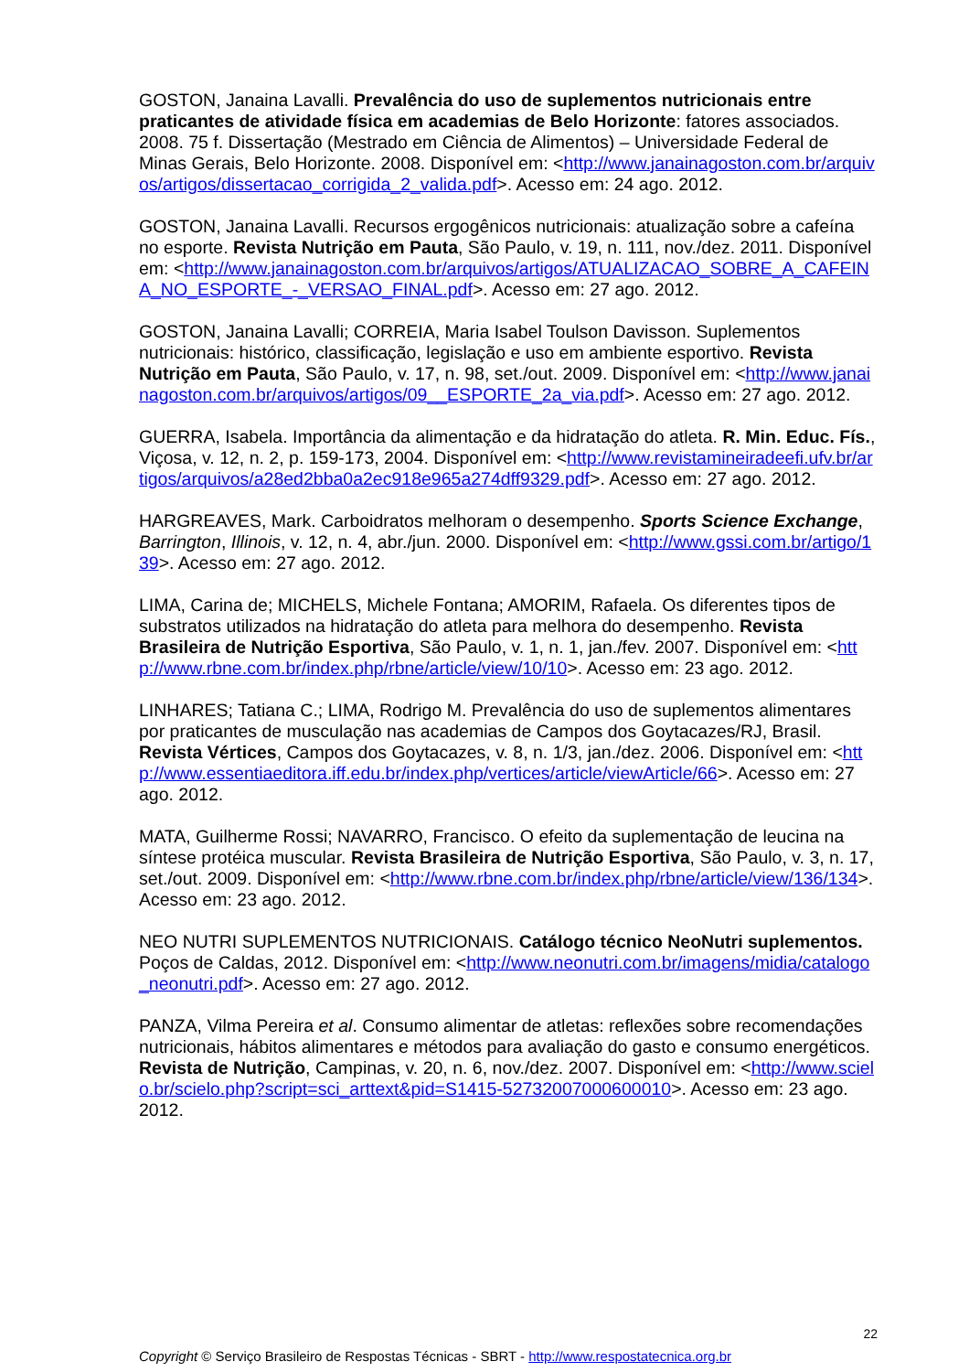GOSTON, Janaina Lavalli. Prevalência do uso de suplementos nutricionais entre praticantes de atividade física em academias de Belo Horizonte: fatores associados. 2008. 75 f. Dissertação (Mestrado em Ciência de Alimentos) – Universidade Federal de Minas Gerais, Belo Horizonte. 2008. Disponível em: <http://www.janainagoston.com.br/arquivos/artigos/dissertacao_corrigida_2_valida.pdf>. Acesso em: 24 ago. 2012.
GOSTON, Janaina Lavalli. Recursos ergogênicos nutricionais: atualização sobre a cafeína no esporte. Revista Nutrição em Pauta, São Paulo, v. 19, n. 111, nov./dez. 2011. Disponível em: <http://www.janainagoston.com.br/arquivos/artigos/ATUALIZACAO_SOBRE_A_CAFEINA_NO_ESPORTE_-_VERSAO_FINAL.pdf>. Acesso em: 27 ago. 2012.
GOSTON, Janaina Lavalli; CORREIA, Maria Isabel Toulson Davisson. Suplementos nutricionais: histórico, classificação, legislação e uso em ambiente esportivo. Revista Nutrição em Pauta, São Paulo, v. 17, n. 98, set./out. 2009. Disponível em: <http://www.janainagoston.com.br/arquivos/artigos/09__ESPORTE_2a_via.pdf>. Acesso em: 27 ago. 2012.
GUERRA, Isabela. Importância da alimentação e da hidratação do atleta. R. Min. Educ. Fís., Viçosa, v. 12, n. 2, p. 159-173, 2004. Disponível em: <http://www.revistamineiradeefi.ufv.br/artigos/arquivos/a28ed2bba0a2ec918e965a274dff9329.pdf>. Acesso em: 27 ago. 2012.
HARGREAVES, Mark. Carboidratos melhoram o desempenho. Sports Science Exchange, Barrington, Illinois, v. 12, n. 4, abr./jun. 2000. Disponível em: <http://www.gssi.com.br/artigo/139>. Acesso em: 27 ago. 2012.
LIMA, Carina de; MICHELS, Michele Fontana; AMORIM, Rafaela. Os diferentes tipos de substratos utilizados na hidratação do atleta para melhora do desempenho. Revista Brasileira de Nutrição Esportiva, São Paulo, v. 1, n. 1, jan./fev. 2007. Disponível em: <http://www.rbne.com.br/index.php/rbne/article/view/10/10>. Acesso em: 23 ago. 2012.
LINHARES; Tatiana C.; LIMA, Rodrigo M. Prevalência do uso de suplementos alimentares por praticantes de musculação nas academias de Campos dos Goytacazes/RJ, Brasil. Revista Vértices, Campos dos Goytacazes, v. 8, n. 1/3, jan./dez. 2006. Disponível em: <http://www.essentiaeditora.iff.edu.br/index.php/vertices/article/viewArticle/66>. Acesso em: 27 ago. 2012.
MATA, Guilherme Rossi; NAVARRO, Francisco. O efeito da suplementação de leucina na síntese protéica muscular. Revista Brasileira de Nutrição Esportiva, São Paulo, v. 3, n. 17, set./out. 2009. Disponível em: <http://www.rbne.com.br/index.php/rbne/article/view/136/134>. Acesso em: 23 ago. 2012.
NEO NUTRI SUPLEMENTOS NUTRICIONAIS. Catálogo técnico NeoNutri suplementos. Poços de Caldas, 2012. Disponível em: <http://www.neonutri.com.br/imagens/midia/catalogo_neonutri.pdf>. Acesso em: 27 ago. 2012.
PANZA, Vilma Pereira et al. Consumo alimentar de atletas: reflexões sobre recomendações nutricionais, hábitos alimentares e métodos para avaliação do gasto e consumo energéticos. Revista de Nutrição, Campinas, v. 20, n. 6, nov./dez. 2007. Disponível em: <http://www.scielo.br/scielo.php?script=sci_arttext&pid=S1415-52732007000600010>. Acesso em: 23 ago. 2012.
22
Copyright © Serviço Brasileiro de Respostas Técnicas - SBRT - http://www.respostatecnica.org.br